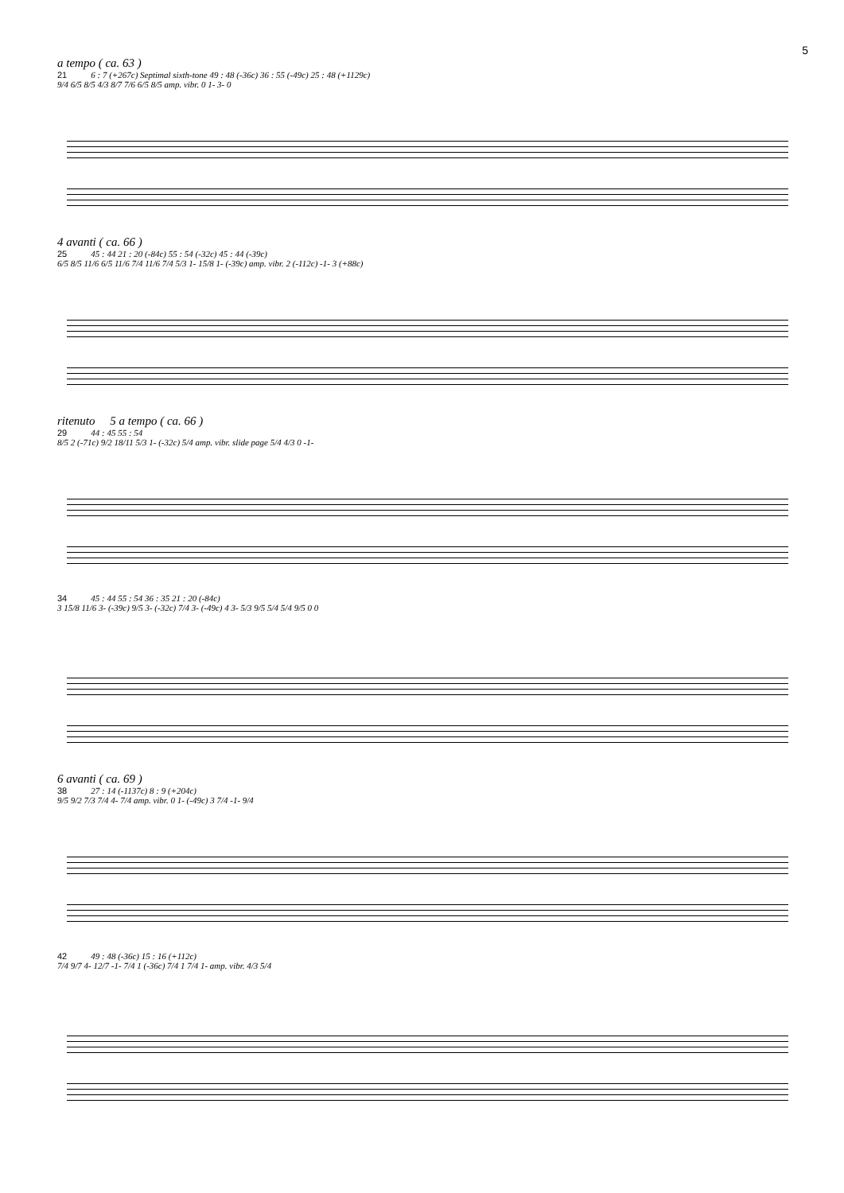5
a tempo ( ca. 63 )
21 6 : 7 (+267c) Septimal sixth-tone 49 : 48 (-36c) 36 : 55 (-49c) 25 : 48 (+1129c)
9/4 6/5 8/5 4/3 8/7 7/6 6/5 8/5 amp. vibr. 0 1- 3- 0
4 avanti ( ca. 66 )
25 45 : 44 21 : 20 (-84c) 55 : 54 (-32c) 45 : 44 (-39c)
6/5 8/5 11/6 6/5 11/6 7/4 11/6 7/4 5/3 1- 15/8 1- (-39c) amp. vibr. 2 (-112c) -1- 3 (+88c)
ritenuto 5 a tempo ( ca. 66 )
29 44 : 45 55 : 54
8/5 2 (-71c) 9/2 18/11 5/3 1- (-32c) 5/4 amp. vibr. slide page 5/4 4/3 0 -1-
34 45 : 44 55 : 54 36 : 35 21 : 20 (-84c)
3 15/8 11/6 3- (-39c) 9/5 3- (-32c) 7/4 3- (-49c) 4 3- 5/3 9/5 5/4 5/4 9/5 0 0
6 avanti ( ca. 69 )
38 27 : 14 (-1137c) 8 : 9 (+204c)
9/5 9/2 7/3 7/4 4- 7/4 amp. vibr. 0 1- (-49c) 3 7/4 -1- 9/4
42 49 : 48 (-36c) 15 : 16 (+112c)
7/4 9/7 4- 12/7 -1- 7/4 1 (-36c) 7/4 1 7/4 1- amp. vibr. 4/3 5/4